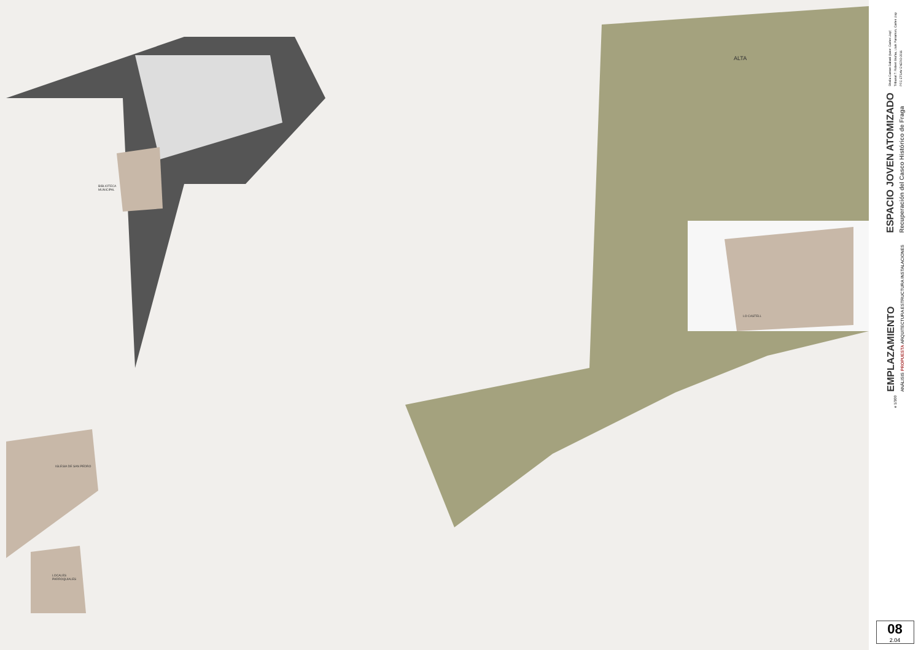BIBLIOTECA
MUNICIPAL
IGLESIA DE SAN PEDRO
LOCALES
PARROQUIALES
LO CASTELL
ALTA
Sheila Castan Sabaté (tutor: Carles Llop)
Tribunal 7: Robert Brufau, Lluís Parramon, Carles Llop
PFC ETSAV ENERO 2011
ESPACIO JOVEN ATOMIZADO
Recuperación del Casco Histórico de Fraga
EMPLAZAMIENTO
ANÁLISIS PROPUESTA ARQUITECTURA ESTRUCTURA INSTALACIONES
e 1/300
08
2.04